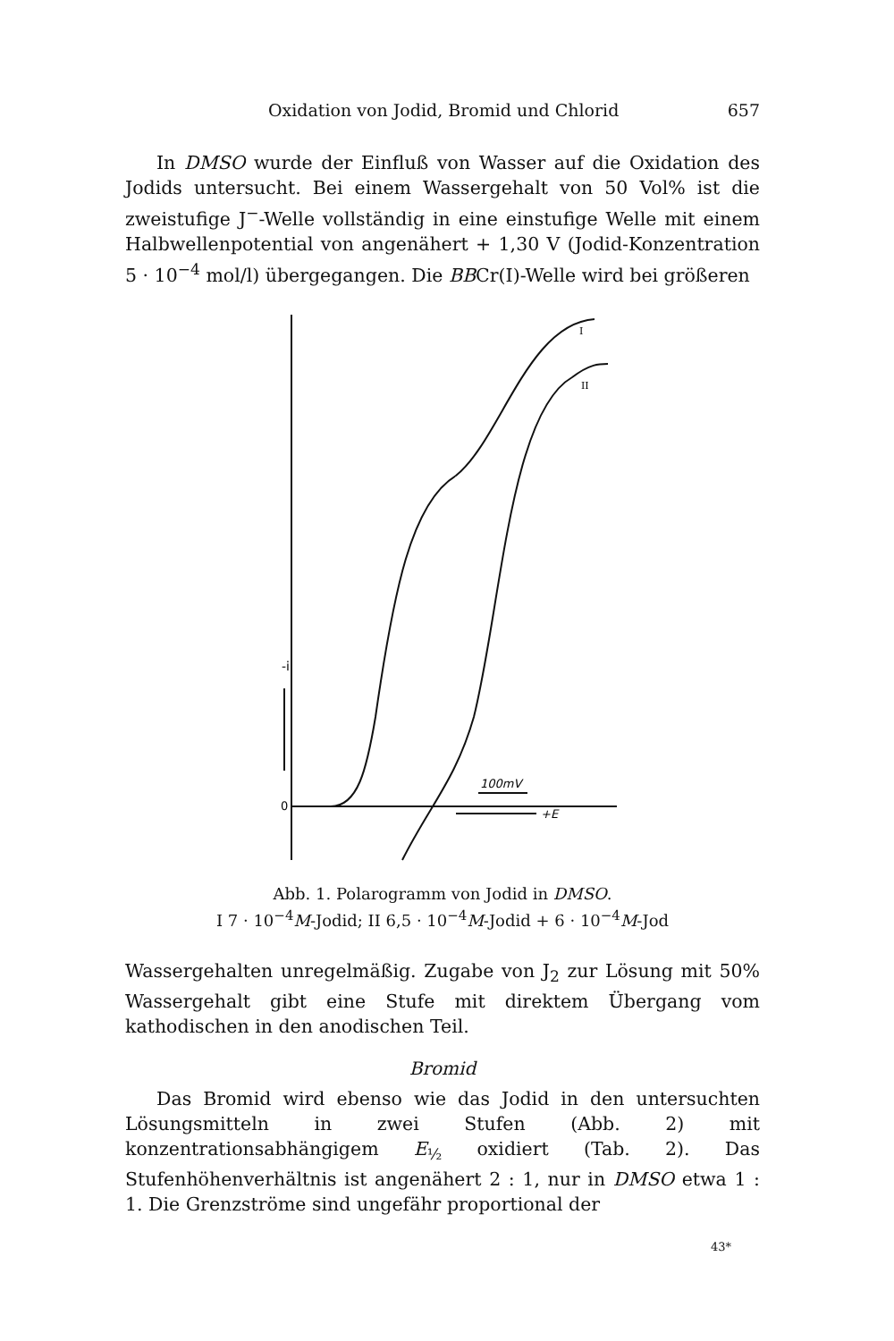Oxidation von Jodid, Bromid und Chlorid 657
In DMSO wurde der Einfluß von Wasser auf die Oxidation des Jodids untersucht. Bei einem Wassergehalt von 50 Vol% ist die zweistufige J<sup>−</sup>-Welle vollständig in eine einstufige Welle mit einem Halbwellenpotential von angenähert + 1,30 V (Jodid-Konzentration 5 · 10<sup>−4</sup> mol/l) übergegangen. Die BBCr(I)-Welle wird bei größeren
-i
0
100mV
+E
I
II
Abb. 1. Polarogramm von Jodid in DMSO.
I 7 · 10<sup>−4</sup>M-Jodid; II 6,5 · 10<sup>−4</sup>M-Jodid + 6 · 10<sup>−4</sup>M-Jod
Wassergehalten unregelmäßig. Zugabe von J<sub>2</sub> zur Lösung mit 50% Wassergehalt gibt eine Stufe mit direktem Übergang vom kathodischen in den anodischen Teil.
Bromid
Das Bromid wird ebenso wie das Jodid in den untersuchten Lösungsmitteln in zwei Stufen (Abb. 2) mit konzentrationsabhängigem E<sub>½</sub> oxidiert (Tab. 2). Das Stufenhöhenverhältnis ist angenähert 2 : 1, nur in DMSO etwa 1 : 1. Die Grenzströme sind ungefähr proportional der
43*